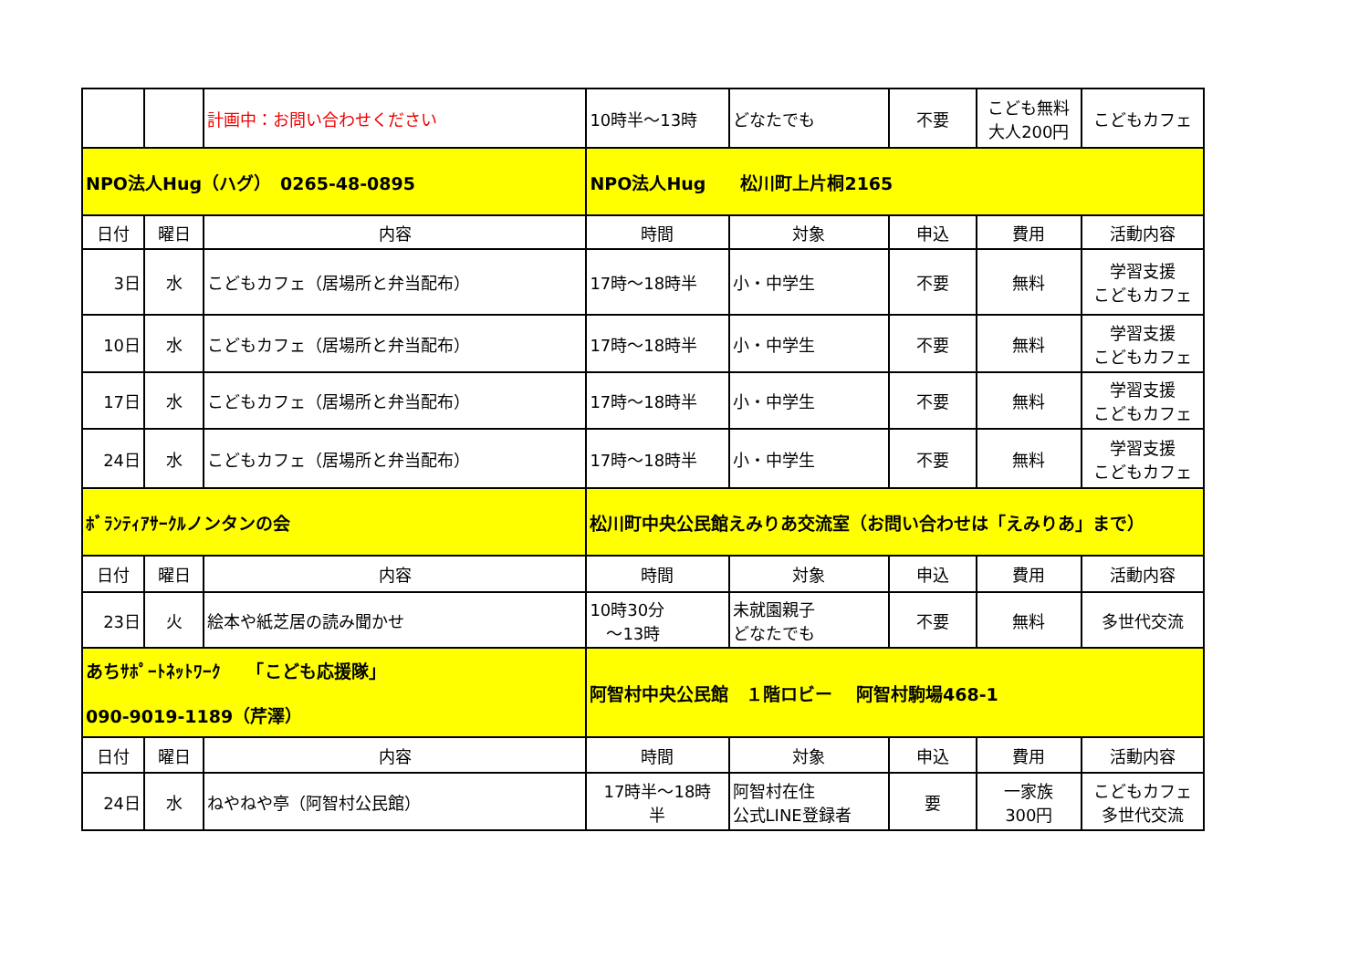| | | 計画中：お問い合わせください | 10時半～13時 | どなたでも | 不要 | こども無料 大人200円 | こどもカフェ |
| NPO法人Hug（ハグ） 0265-48-0895 | | | NPO法人Hug 松川町上片桐2165 | | | | |
| 日付 | 曜日 | 内容 | 時間 | 対象 | 申込 | 費用 | 活動内容 |
| 3日 | 水 | こどもカフェ（居場所と弁当配布） | 17時～18時半 | 小・中学生 | 不要 | 無料 | 学習支援 こどもカフェ |
| 10日 | 水 | こどもカフェ（居場所と弁当配布） | 17時～18時半 | 小・中学生 | 不要 | 無料 | 学習支援 こどもカフェ |
| 17日 | 水 | こどもカフェ（居場所と弁当配布） | 17時～18時半 | 小・中学生 | 不要 | 無料 | 学習支援 こどもカフェ |
| 24日 | 水 | こどもカフェ（居場所と弁当配布） | 17時～18時半 | 小・中学生 | 不要 | 無料 | 学習支援 こどもカフェ |
| ﾎﾞﾗﾝﾃｨｱｻｰｸﾙノンタンの会 | | | 松川町中央公民館えみりあ交流室（お問い合わせは「えみりあ」まで） | | | | |
| 日付 | 曜日 | 内容 | 時間 | 対象 | 申込 | 費用 | 活動内容 |
| 23日 | 火 | 絵本や紙芝居の読み聞かせ | 10時30分 ～13時 | 未就園親子 どなたでも | 不要 | 無料 | 多世代交流 |
| あちｻﾎﾟｰﾄﾈｯﾄﾜｰｸ 「こども応援隊」 090-9019-1189（芹澤） | | | 阿智村中央公民館 １階ロビー 阿智村駒場468-1 | | | | |
| 日付 | 曜日 | 内容 | 時間 | 対象 | 申込 | 費用 | 活動内容 |
| 24日 | 水 | ねやねや亭（阿智村公民館） | 17時半～18時 半 | 阿智村在住 公式LINE登録者 | 要 | 一家族 300円 | こどもカフェ 多世代交流 |